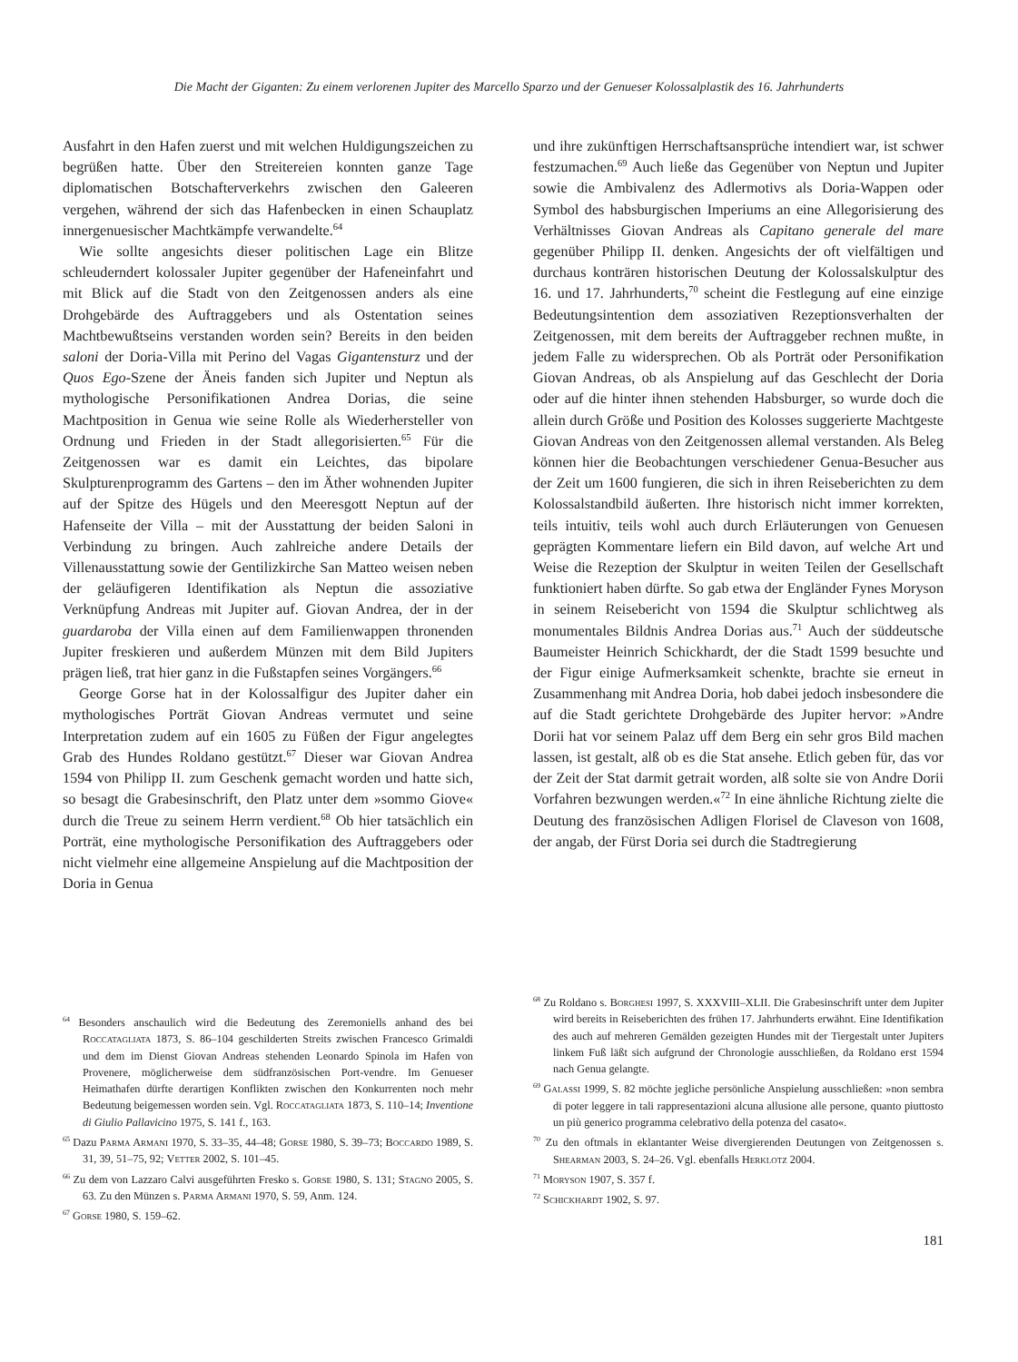Die Macht der Giganten: Zu einem verlorenen Jupiter des Marcello Sparzo und der Genueser Kolossalplastik des 16. Jahrhunderts
Ausfahrt in den Hafen zuerst und mit welchen Huldigungszeichen zu begrüßen hatte. Über den Streitereien konnten ganze Tage diplomatischen Botschafterverkehrs zwischen den Galeeren vergehen, während der sich das Hafenbecken in einen Schauplatz innergenuesischer Machtkämpfe verwandelte.<sup>64</sup>
Wie sollte angesichts dieser politischen Lage ein Blitze schleuderndert kolossaler Jupiter gegenüber der Hafeneinfahrt und mit Blick auf die Stadt von den Zeitgenossen anders als eine Drohgebärde des Auftraggebers und als Ostentation seines Machtbewußtseins verstanden worden sein? Bereits in den beiden saloni der Doria-Villa mit Perino del Vagas Gigantensturz und der Quos Ego-Szene der Äneis fanden sich Jupiter und Neptun als mythologische Personifikationen Andrea Dorias, die seine Machtposition in Genua wie seine Rolle als Wiederhersteller von Ordnung und Frieden in der Stadt allegorisierten.<sup>65</sup> Für die Zeitgenossen war es damit ein Leichtes, das bipolare Skulpturenprogramm des Gartens – den im Äther wohnenden Jupiter auf der Spitze des Hügels und den Meeresgott Neptun auf der Hafenseite der Villa – mit der Ausstattung der beiden Saloni in Verbindung zu bringen. Auch zahlreiche andere Details der Villenausstattung sowie der Gentilizkirche San Matteo weisen neben der geläufigeren Identifikation als Neptun die assoziative Verknüpfung Andreas mit Jupiter auf. Giovan Andrea, der in der guardaroba der Villa einen auf dem Familienwappen thronenden Jupiter freskieren und außerdem Münzen mit dem Bild Jupiters prägen ließ, trat hier ganz in die Fußstapfen seines Vorgängers.<sup>66</sup>
George Gorse hat in der Kolossalfigur des Jupiter daher ein mythologisches Porträt Giovan Andreas vermutet und seine Interpretation zudem auf ein 1605 zu Füßen der Figur angelegtes Grab des Hundes Roldano gestützt.<sup>67</sup> Dieser war Giovan Andrea 1594 von Philipp II. zum Geschenk gemacht worden und hatte sich, so besagt die Grabesinschrift, den Platz unter dem »sommo Giove« durch die Treue zu seinem Herrn verdient.<sup>68</sup> Ob hier tatsächlich ein Porträt, eine mythologische Personifikation des Auftraggebers oder nicht vielmehr eine allgemeine Anspielung auf die Machtposition der Doria in Genua
und ihre zukünftigen Herrschaftsansprüche intendiert war, ist schwer festzumachen.<sup>69</sup> Auch ließe das Gegenüber von Neptun und Jupiter sowie die Ambivalenz des Adlermotivs als Doria-Wappen oder Symbol des habsburgischen Imperiums an eine Allegorisierung des Verhältnisses Giovan Andreas als Capitano generale del mare gegenüber Philipp II. denken. Angesichts der oft vielfältigen und durchaus konträren historischen Deutung der Kolossalskulptur des 16. und 17. Jahrhunderts,<sup>70</sup> scheint die Festlegung auf eine einzige Bedeutungsintention dem assoziativen Rezeptionsverhalten der Zeitgenossen, mit dem bereits der Auftraggeber rechnen mußte, in jedem Falle zu widersprechen. Ob als Porträt oder Personifikation Giovan Andreas, ob als Anspielung auf das Geschlecht der Doria oder auf die hinter ihnen stehenden Habsburger, so wurde doch die allein durch Größe und Position des Kolosses suggerierte Machtgeste Giovan Andreas von den Zeitgenossen allemal verstanden. Als Beleg können hier die Beobachtungen verschiedener Genua-Besucher aus der Zeit um 1600 fungieren, die sich in ihren Reiseberichten zu dem Kolossalstandbild äußerten. Ihre historisch nicht immer korrekten, teils intuitiv, teils wohl auch durch Erläuterungen von Genuesen geprägten Kommentare liefern ein Bild davon, auf welche Art und Weise die Rezeption der Skulptur in weiten Teilen der Gesellschaft funktioniert haben dürfte. So gab etwa der Engländer Fynes Moryson in seinem Reisebericht von 1594 die Skulptur schlichtweg als monumentales Bildnis Andrea Dorias aus.<sup>71</sup> Auch der süddeutsche Baumeister Heinrich Schickhardt, der die Stadt 1599 besuchte und der Figur einige Aufmerksamkeit schenkte, brachte sie erneut in Zusammenhang mit Andrea Doria, hob dabei jedoch insbesondere die auf die Stadt gerichtete Drohgebärde des Jupiter hervor: »Andre Dorii hat vor seinem Palaz uff dem Berg ein sehr gros Bild machen lassen, ist gestalt, alß ob es die Stat ansehe. Etlich geben für, das vor der Zeit der Stat darmit getrait worden, alß solte sie von Andre Dorii Vorfahren bezwungen werden.«<sup>72</sup> In eine ähnliche Richtung zielte die Deutung des französischen Adligen Florisel de Claveson von 1608, der angab, der Fürst Doria sei durch die Stadtregierung
<sup>64</sup> Besonders anschaulich wird die Bedeutung des Zeremoniells anhand des bei Roccatagliata 1873, S. 86–104 geschilderten Streits zwischen Francesco Grimaldi und dem im Dienst Giovan Andreas stehenden Leonardo Spinola im Hafen von Provenere, möglicherweise dem südfranzösischen Port-vendre. Im Genueser Heimathafen dürfte derartigen Konflikten zwischen den Konkurrenten noch mehr Bedeutung beigemessen worden sein. Vgl. Roccatagliata 1873, S. 110–14; Inventione di Giulio Pallavicino 1975, S. 141 f., 163.
<sup>65</sup> Dazu Parma Armani 1970, S. 33–35, 44–48; Gorse 1980, S. 39–73; Boccardo 1989, S. 31, 39, 51–75, 92; Vetter 2002, S. 101–45.
<sup>66</sup> Zu dem von Lazzaro Calvi ausgeführten Fresko s. Gorse 1980, S. 131; Stagno 2005, S. 63. Zu den Münzen s. Parma Armani 1970, S. 59, Anm. 124.
<sup>67</sup> Gorse 1980, S. 159–62.
<sup>68</sup> Zu Roldano s. Borghesi 1997, S. XXXVIII–XLII. Die Grabesinschrift unter dem Jupiter wird bereits in Reiseberichten des frühen 17. Jahrhunderts erwähnt. Eine Identifikation des auch auf mehreren Gemälden gezeigten Hundes mit der Tiergestalt unter Jupiters linkem Fuß läßt sich aufgrund der Chronologie ausschließen, da Roldano erst 1594 nach Genua gelangte.
<sup>69</sup> Galassi 1999, S. 82 möchte jegliche persönliche Anspielung ausschließen: »non sembra di poter leggere in tali rappresentazioni alcuna allusione alle persone, quanto piuttosto un più generico programma celebrativo della potenza del casato«.
<sup>70</sup> Zu den oftmals in eklantanter Weise divergierenden Deutungen von Zeitgenossen s. Shearman 2003, S. 24–26. Vgl. ebenfalls Herklotz 2004.
<sup>71</sup> Moryson 1907, S. 357 f.
<sup>72</sup> Schickhardt 1902, S. 97.
181